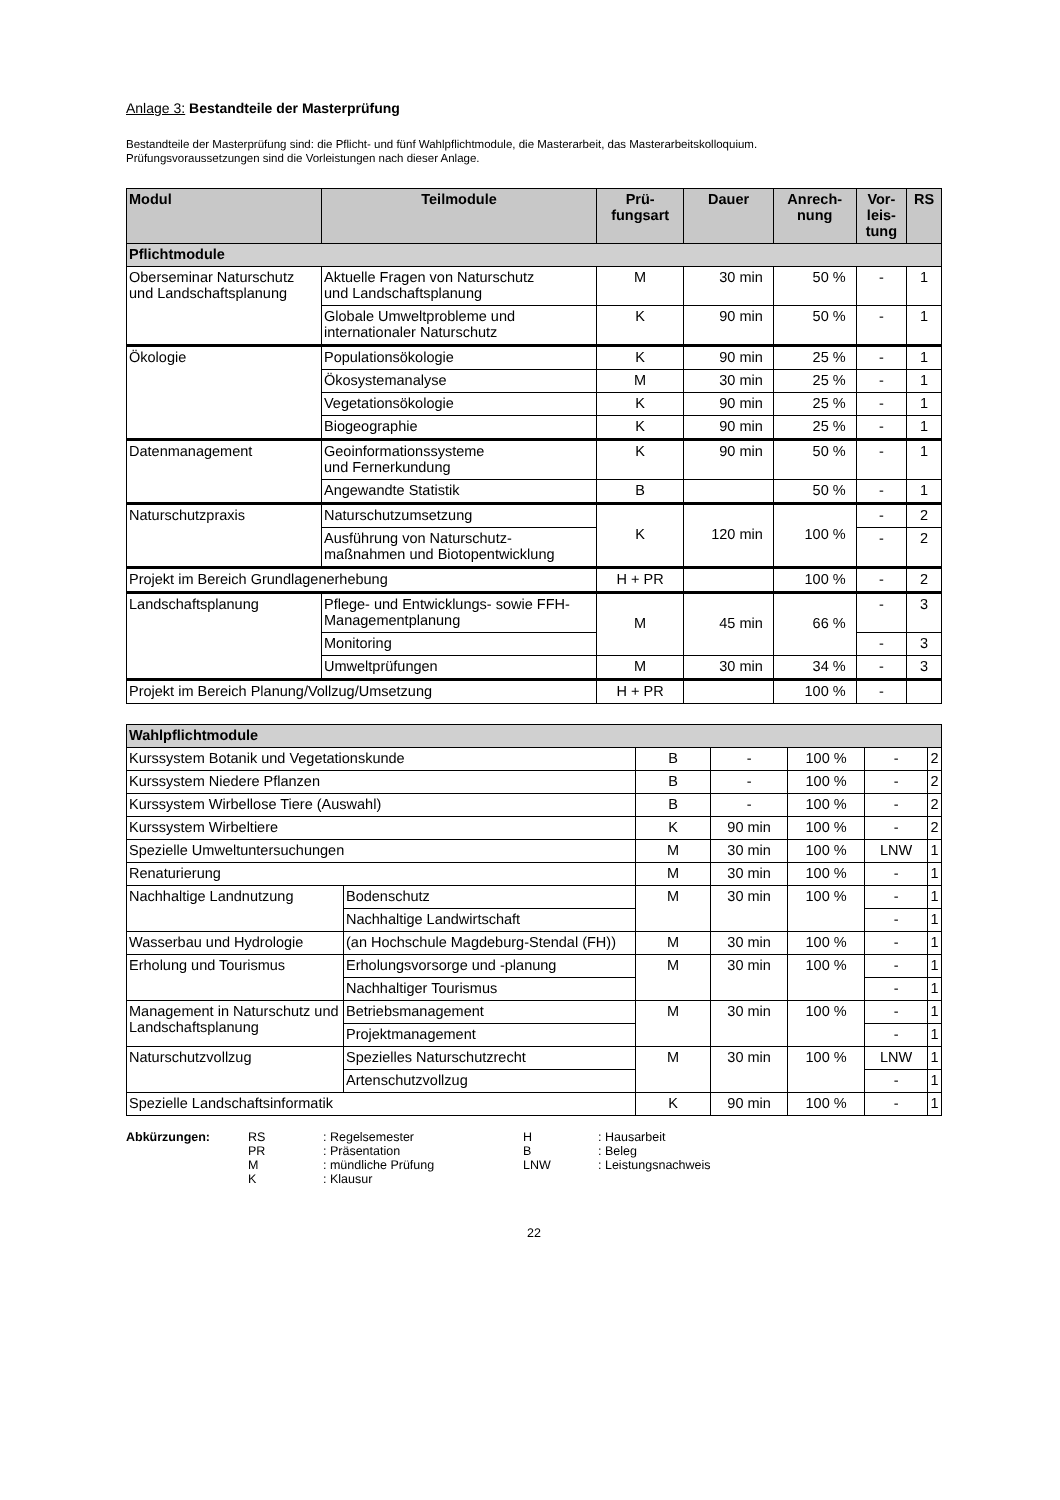Anlage 3: Bestandteile der Masterprüfung
Bestandteile der Masterprüfung sind: die Pflicht- und fünf Wahlpflichtmodule, die Masterarbeit, das Masterarbeitskolloquium.
Prüfungsvoraussetzungen sind die Vorleistungen nach dieser Anlage.
| Modul | Teilmodule | Prü- fungsart | Dauer | Anrech- nung | Vor- leis- tung | RS |
| --- | --- | --- | --- | --- | --- | --- |
| Pflichtmodule | | | | | | |
| Oberseminar Naturschutz und Landschaftsplanung | Aktuelle Fragen von Naturschutz und Landschaftsplanung | M | 30 min | 50 % | - | 1 |
| | Globale Umweltprobleme und internationaler Naturschutz | K | 90 min | 50 % | - | 1 |
| Ökologie | Populationsökologie | K | 90 min | 25 % | - | 1 |
| | Ökosystemanalyse | M | 30 min | 25 % | - | 1 |
| | Vegetationsökologie | K | 90 min | 25 % | - | 1 |
| | Biogeographie | K | 90 min | 25 % | - | 1 |
| Datenmanagement | Geoinformationssysteme und Fernerkundung | K | 90 min | 50 % | - | 1 |
| | Angewandte Statistik | B | | 50 % | - | 1 |
| Naturschutzpraxis | Naturschutzumsetzung | K | 120 min | 100 % | - | 2 |
| | Ausführung von Naturschutz- maßnahmen und Biotopentwicklung | | | | - | 2 |
| Projekt im Bereich Grundlagenerhebung | | H + PR | | 100 % | - | 2 |
| Landschaftsplanung | Pflege- und Entwicklungs- sowie FFH-Managementplanung | M | 45 min | 66 % | - | 3 |
| | Monitoring | | | | - | 3 |
| | Umweltprüfungen | M | 30 min | 34 % | - | 3 |
| Projekt im Bereich Planung/Vollzug/Umsetzung | | H + PR | | 100 % | - | |
| Wahlpflichtmodule | | | | | | |
| Kurssystem Botanik und Vegetationskunde | | B | - | 100 % | - | 2 |
| Kurssystem Niedere Pflanzen | | B | - | 100 % | - | 2 |
| Kurssystem Wirbellose Tiere (Auswahl) | | B | - | 100 % | - | 2 |
| Kurssystem Wirbeltiere | | K | 90 min | 100 % | - | 2 |
| Spezielle Umweltuntersuchungen | | M | 30 min | 100 % | LNW | 1 |
| Renaturierung | | M | 30 min | 100 % | - | 1 |
| Nachhaltige Landnutzung | Bodenschutz | M | 30 min | 100 % | - | 1 |
| | Nachhaltige Landwirtschaft | | | | - | 1 |
| Wasserbau und Hydrologie | (an Hochschule Magdeburg-Stendal (FH)) | M | 30 min | 100 % | - | 1 |
| Erholung und Tourismus | Erholungsvorsorge und -planung | M | 30 min | 100 % | - | 1 |
| | Nachhaltiger Tourismus | | | | - | 1 |
| Management in Naturschutz und Landschaftsplanung | Betriebsmanagement | M | 30 min | 100 % | - | 1 |
| | Projektmanagement | | | | - | 1 |
| Naturschutzvollzug | Spezielles Naturschutzrecht | M | 30 min | 100 % | LNW | 1 |
| | Artenschutzvollzug | | | | - | 1 |
| Spezielle Landschaftsinformatik | | K | 90 min | 100 % | - | 1 |
Abkürzungen: RS: Regelsemester H: Hausarbeit PR: Präsentation B: Beleg M: mündliche Prüfung LNW: Leistungsnachweis K: Klausur
22